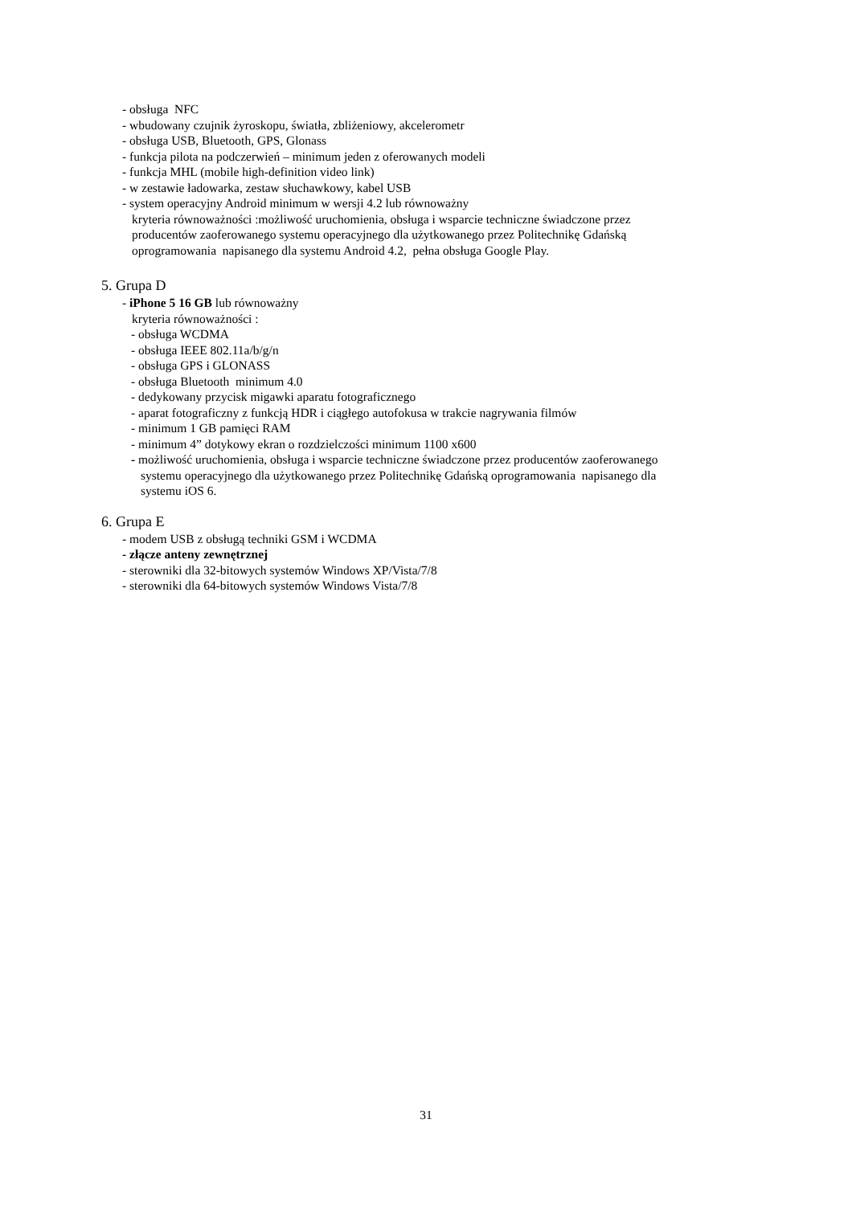- obsługa NFC
- wbudowany czujnik żyroskopu, światła, zbliżeniowy, akcelerometr
- obsługa USB, Bluetooth, GPS, Glonass
- funkcja pilota na podczerwień – minimum jeden z oferowanych modeli
- funkcja MHL (mobile high-definition video link)
- w zestawie ładowarka, zestaw słuchawkowy, kabel USB
- system operacyjny Android minimum w wersji 4.2 lub równoważny
kryteria równoważności :możliwość uruchomienia, obsługa i wsparcie techniczne świadczone przez
producentów zaoferowanego systemu operacyjnego dla użytkowanego przez Politechnikę Gdańską
oprogramowania napisanego dla systemu Android 4.2, pełna obsługa Google Play.
5. Grupa D
- iPhone 5 16 GB lub równoważny
kryteria równoważności :
- obsługa WCDMA
- obsługa IEEE 802.11a/b/g/n
- obsługa GPS i GLONASS
- obsługa Bluetooth minimum 4.0
- dedykowany przycisk migawki aparatu fotograficznego
- aparat fotograficzny z funkcją HDR i ciągłego autofokusa w trakcie nagrywania filmów
- minimum 1 GB pamięci RAM
- minimum 4” dotykowy ekran o rozdzielczości minimum 1100 x600
- możliwość uruchomienia, obsługa i wsparcie techniczne świadczone przez producentów zaoferowanego
systemu operacyjnego dla użytkowanego przez Politechnikę Gdańską oprogramowania napisanego dla
systemu iOS 6.
6. Grupa E
- modem USB z obsługą techniki GSM i WCDMA
- złącze anteny zewnętrznej
- sterowniki dla 32-bitowych systemów Windows XP/Vista/7/8
- sterowniki dla 64-bitowych systemów Windows Vista/7/8
31